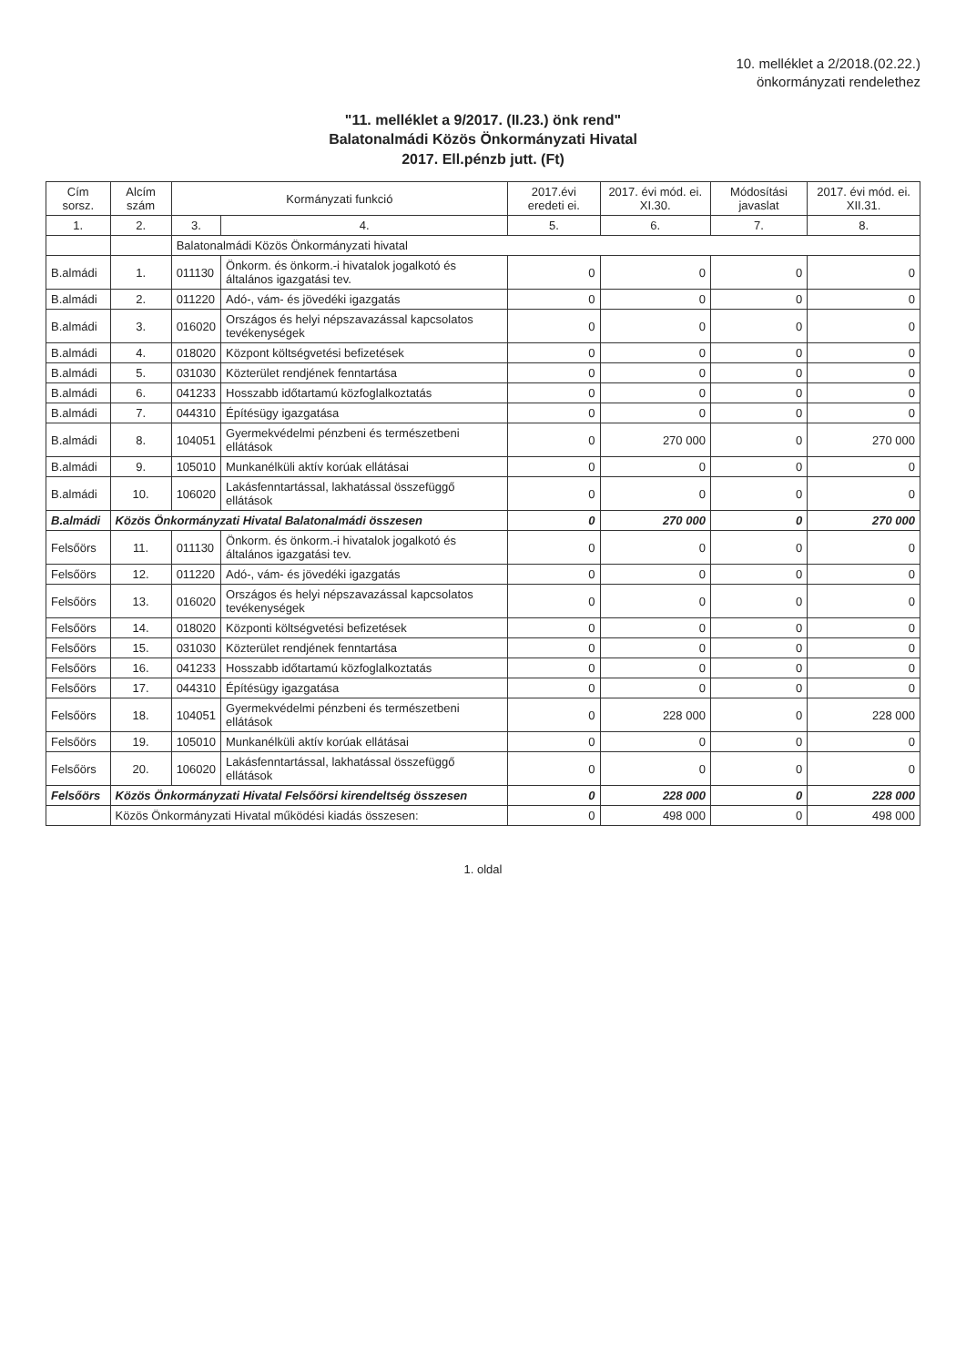10. melléklet a 2/2018.(02.22.)
önkormányzati rendelethez
"11. melléklet a 9/2017. (II.23.) önk rend"
Balatonalmádi Közös Önkormányzati Hivatal
2017. Ell.pénzb jutt. (Ft)
| Cím sorsz. | Alcím szám | Kormányzati funkció | | 2017.évi eredeti ei. | 2017. évi mód. ei. XI.30. | Módosítási javaslat | 2017. évi mód. ei. XII.31. |
| --- | --- | --- | --- | --- | --- | --- | --- |
| 1. | 2. | 3. | 4. | 5. | 6. | 7. | 8. |
| | | Balatonalmádi Közös Önkormányzati hivatal | | | | | |
| B.almádi | 1. | 011130 | Önkorm. és önkorm.-i hivatalok jogalkotó és általános igazgatási tev. | 0 | 0 | 0 | 0 |
| B.almádi | 2. | 011220 | Adó-, vám- és jövedéki igazgatás | 0 | 0 | 0 | 0 |
| B.almádi | 3. | 016020 | Országos és helyi népszavazással kapcsolatos tevékenységek | 0 | 0 | 0 | 0 |
| B.almádi | 4. | 018020 | Központ költségvetési befizetések | 0 | 0 | 0 | 0 |
| B.almádi | 5. | 031030 | Közterület rendjének fenntartása | 0 | 0 | 0 | 0 |
| B.almádi | 6. | 041233 | Hosszabb időtartamú közfoglalkoztatás | 0 | 0 | 0 | 0 |
| B.almádi | 7. | 044310 | Építésügy igazgatása | 0 | 0 | 0 | 0 |
| B.almádi | 8. | 104051 | Gyermekvédelmi pénzbeni és természetbeni ellátások | 0 | 270 000 | 0 | 270 000 |
| B.almádi | 9. | 105010 | Munkanélküli aktív korúak ellátásai | 0 | 0 | 0 | 0 |
| B.almádi | 10. | 106020 | Lakásfenntartással, lakhatással összefüggő ellátások | 0 | 0 | 0 | 0 |
| B.almádi | Közös Önkormányzati Hivatal Balatonalmádi összesen | | | 0 | 270 000 | 0 | 270 000 |
| Felsőörs | 11. | 011130 | Önkorm. és önkorm.-i hivatalok jogalkotó és általános igazgatási tev. | 0 | 0 | 0 | 0 |
| Felsőörs | 12. | 011220 | Adó-, vám- és jövedéki igazgatás | 0 | 0 | 0 | 0 |
| Felsőörs | 13. | 016020 | Országos és helyi népszavazással kapcsolatos tevékenységek | 0 | 0 | 0 | 0 |
| Felsőörs | 14. | 018020 | Központi költségvetési befizetések | 0 | 0 | 0 | 0 |
| Felsőörs | 15. | 031030 | Közterület rendjének fenntartása | 0 | 0 | 0 | 0 |
| Felsőörs | 16. | 041233 | Hosszabb időtartamú közfoglalkoztatás | 0 | 0 | 0 | 0 |
| Felsőörs | 17. | 044310 | Építésügy igazgatása | 0 | 0 | 0 | 0 |
| Felsőörs | 18. | 104051 | Gyermekvédelmi pénzbeni és természetbeni ellátások | 0 | 228 000 | 0 | 228 000 |
| Felsőörs | 19. | 105010 | Munkanélküli aktív korúak ellátásai | 0 | 0 | 0 | 0 |
| Felsőörs | 20. | 106020 | Lakásfenntartással, lakhatással összefüggő ellátások | 0 | 0 | 0 | 0 |
| Felsőörs | Közös Önkormányzati Hivatal Felsőörsi kirendeltség összesen | | | 0 | 228 000 | 0 | 228 000 |
| | Közös Önkormányzati Hivatal működési kiadás összesen: | | | 0 | 498 000 | 0 | 498 000 |
1. oldal